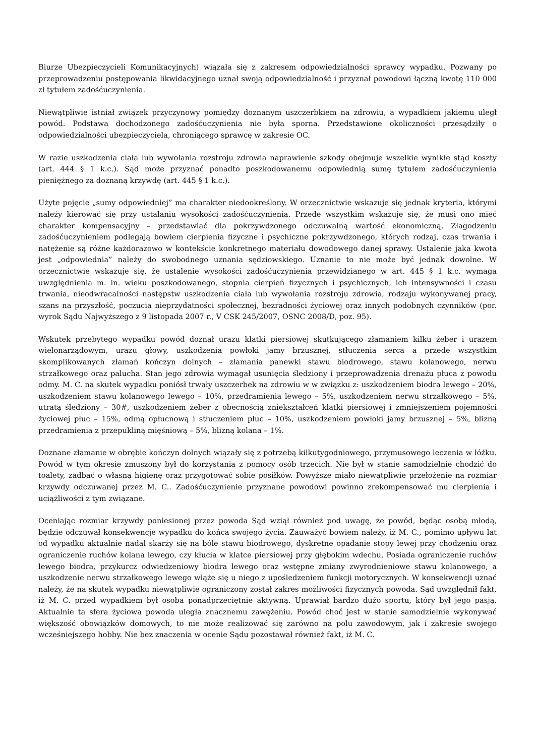Biurze Ubezpieczycieli Komunikacyjnych) wiązała się z zakresem odpowiedzialności sprawcy wypadku. Pozwany po przeprowadzeniu postępowania likwidacyjnego uznał swoją odpowiedzialność i przyznał powodowi łączną kwotę 110 000 zł tytułem zadośćuczynienia.
Niewątpliwie istniał związek przyczynowy pomiędzy doznanym uszczerbkiem na zdrowiu, a wypadkiem jakiemu uległ powód. Podstawa dochodzonego zadośćuczynienia nie była sporna. Przedstawione okoliczności przesądziły o odpowiedzialności ubezpieczyciela, chroniącego sprawcę w zakresie OC.
W razie uszkodzenia ciała lub wywołania rozstroju zdrowia naprawienie szkody obejmuje wszelkie wynikłe stąd koszty (art. 444 § 1 k.c.). Sąd może przyznać ponadto poszkodowanemu odpowiednią sumę tytułem zadośćuczynienia pieniężnego za doznaną krzywdę (art. 445 § 1 k.c.).
Użyte pojęcie „sumy odpowiedniej” ma charakter niedookreślony. W orzecznictwie wskazuje się jednak kryteria, którymi należy kierować się przy ustalaniu wysokości zadośćuczynienia. Przede wszystkim wskazuje się, że musi ono mieć charakter kompensacyjny – przedstawiać dla pokrzywdzonego odczuwalną wartość ekonomiczną. Złagodzeniu zadośćuczynieniem podlegają bowiem cierpienia fizyczne i psychiczne pokrzywdzonego, których rodzaj, czas trwania i natężenie są różne każdorazowo w kontekście konkretnego materiału dowodowego danej sprawy. Ustalenie jaka kwota jest „odpowiednia” należy do swobodnego uznania sędziowskiego. Uznanie to nie może być jednak dowolne. W orzecznictwie wskazuje się, że ustalenie wysokości zadośćuczynienia przewidzianego w art. 445 § 1 k.c. wymaga uwzględnienia m. in. wieku poszkodowanego, stopnia cierpień fizycznych i psychicznych, ich intensywności i czasu trwania, nieodwracalności następstw uszkodzenia ciała lub wywołania rozstroju zdrowia, rodzaju wykonywanej pracy, szans na przyszłość, poczucia nieprzydatności społecznej, bezradności życiowej oraz innych podobnych czynników (por. wyrok Sądu Najwyższego z 9 listopada 2007 r., V CSK 245/2007, OSNC 2008/D, poz. 95).
Wskutek przebytego wypadku powód doznał urazu klatki piersiowej skutkującego złamaniem kilku żeber i urazem wielonarządowym, urazu głowy, uszkodzenia powłoki jamy brzusznej, stłuczenia serca a przede wszystkim skomplikowanych złamań kończyn dolnych – złamania panewki stawu biodrowego, stawu kolanowego, nerwu strzałkowego oraz palucha. Stan jego zdrowia wymagał usunięcia śledziony i przeprowadzenia drenażu płuca z powodu odmy. M. C. na skutek wypadku poniósł trwały uszczerbek na zdrowiu w w związku z: uszkodzeniem biodra lewego – 20%, uszkodzeniem stawu kolanowego lewego – 10%, przedramienia lewego – 5%, uszkodzeniem nerwu strzałkowego – 5%, utratą śledziony – 30#, uszkodzeniem żeber z obecnością zniekształceń klatki piersiowej i zmniejszeniem pojemności życiowej płuc – 15%, odmą opłucnową i stłuczeniem płuc – 10%, uszkodzeniem powłoki jamy brzusznej – 5%, blizną przedramienia z przepukliną mięśniową – 5%, blizną kolana – 1%.
Doznane złamanie w obrębie kończyn dolnych wiązały się z potrzebą kilkutygodniowego, przymusowego leczenia w łóżku. Powód w tym okresie zmuszony był do korzystania z pomocy osób trzecich. Nie był w stanie samodzielnie chodzić do toalety, zadbać o własną higienę oraz przygotować sobie posiłków. Powyższe miało niewątpliwie przełożenie na rozmiar krzywdy odczuwanej przez M. C.. Zadośćuczynienie przyznane powodowi powinno zrekompensować mu cierpienia i uciążliwości z tym związane.
Oceniając rozmiar krzywdy poniesionej przez powoda Sąd wziął również pod uwagę, że powód, będąc osobą młodą, będzie odczuwał konsekwencje wypadku do końca swojego życia. Zauważyć bowiem należy, iż M. C., pomimo upływu lat od wypadku aktualnie nadal skarży się na bóle stawu biodrowego, dyskretne opadanie stopy lewej przy chodzeniu oraz ograniczenie ruchów kolana lewego, czy kłucia w klatce piersiowej przy głębokim wdechu. Posiada ograniczenie ruchów lewego biodra, przykurcz odwiedzeniowy biodra lewego oraz wstępne zmiany zwyrodnieniowe stawu kolanowego, a uszkodzenie nerwu strzałkowego lewego wiąże się u niego z upośledzeniem funkcji motorycznych. W konsekwencji uznać należy, że na skutek wypadku niewątpliwie ograniczony został zakres możliwości fizycznych powoda. Sąd uwzględnił fakt, iż M. C. przed wypadkiem był osoba ponadprzeciętnie aktywną. Uprawiał bardzo dużo sportu, który był jego pasją. Aktualnie ta sfera życiowa powoda uległa znacznemu zawężeniu. Powód choć jest w stanie samodzielnie wykonywać większość obowiązków domowych, to nie może realizować się zarówno na polu zawodowym, jak i zakresie swojego wcześniejszego hobby. Nie bez znaczenia w ocenie Sądu pozostawał również fakt, iż M. C.